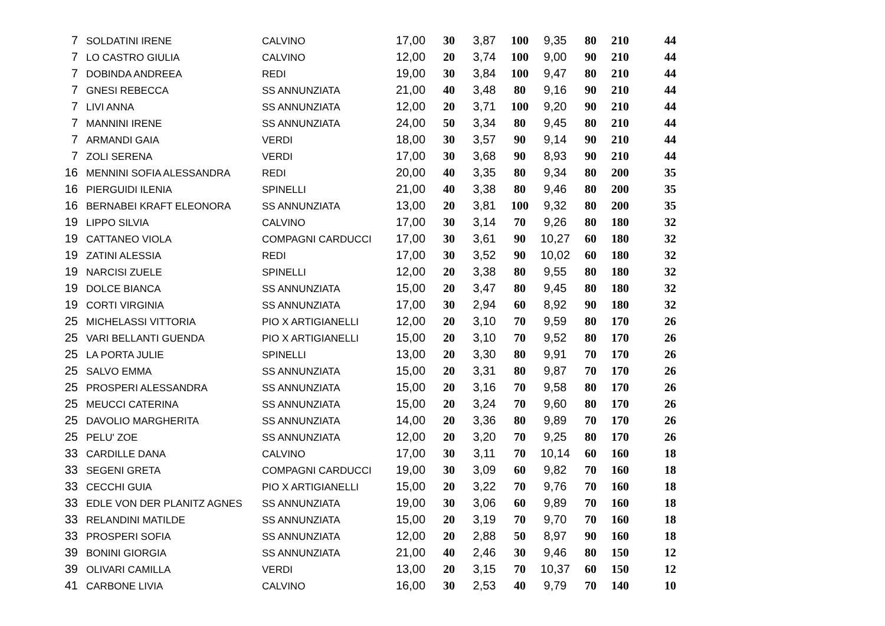| 7 | SOLDATINI IRENE | CALVINO | 17,00 | 30 | 3,87 | 100 | 9,35 | 80 | 210 | 44 |
| 7 | LO CASTRO GIULIA | CALVINO | 12,00 | 20 | 3,74 | 100 | 9,00 | 90 | 210 | 44 |
| 7 | DOBINDA ANDREEA | REDI | 19,00 | 30 | 3,84 | 100 | 9,47 | 80 | 210 | 44 |
| 7 | GNESI REBECCA | SS ANNUNZIATA | 21,00 | 40 | 3,48 | 80 | 9,16 | 90 | 210 | 44 |
| 7 | LIVI ANNA | SS ANNUNZIATA | 12,00 | 20 | 3,71 | 100 | 9,20 | 90 | 210 | 44 |
| 7 | MANNINI IRENE | SS ANNUNZIATA | 24,00 | 50 | 3,34 | 80 | 9,45 | 80 | 210 | 44 |
| 7 | ARMANDI GAIA | VERDI | 18,00 | 30 | 3,57 | 90 | 9,14 | 90 | 210 | 44 |
| 7 | ZOLI SERENA | VERDI | 17,00 | 30 | 3,68 | 90 | 8,93 | 90 | 210 | 44 |
| 16 | MENNINI SOFIA ALESSANDRA | REDI | 20,00 | 40 | 3,35 | 80 | 9,34 | 80 | 200 | 35 |
| 16 | PIERGUIDI ILENIA | SPINELLI | 21,00 | 40 | 3,38 | 80 | 9,46 | 80 | 200 | 35 |
| 16 | BERNABEI KRAFT ELEONORA | SS ANNUNZIATA | 13,00 | 20 | 3,81 | 100 | 9,32 | 80 | 200 | 35 |
| 19 | LIPPO SILVIA | CALVINO | 17,00 | 30 | 3,14 | 70 | 9,26 | 80 | 180 | 32 |
| 19 | CATTANEO VIOLA | COMPAGNI CARDUCCI | 17,00 | 30 | 3,61 | 90 | 10,27 | 60 | 180 | 32 |
| 19 | ZATINI ALESSIA | REDI | 17,00 | 30 | 3,52 | 90 | 10,02 | 60 | 180 | 32 |
| 19 | NARCISI ZUELE | SPINELLI | 12,00 | 20 | 3,38 | 80 | 9,55 | 80 | 180 | 32 |
| 19 | DOLCE BIANCA | SS ANNUNZIATA | 15,00 | 20 | 3,47 | 80 | 9,45 | 80 | 180 | 32 |
| 19 | CORTI VIRGINIA | SS ANNUNZIATA | 17,00 | 30 | 2,94 | 60 | 8,92 | 90 | 180 | 32 |
| 25 | MICHELASSI VITTORIA | PIO X ARTIGIANELLI | 12,00 | 20 | 3,10 | 70 | 9,59 | 80 | 170 | 26 |
| 25 | VARI BELLANTI GUENDA | PIO X ARTIGIANELLI | 15,00 | 20 | 3,10 | 70 | 9,52 | 80 | 170 | 26 |
| 25 | LA PORTA JULIE | SPINELLI | 13,00 | 20 | 3,30 | 80 | 9,91 | 70 | 170 | 26 |
| 25 | SALVO EMMA | SS ANNUNZIATA | 15,00 | 20 | 3,31 | 80 | 9,87 | 70 | 170 | 26 |
| 25 | PROSPERI ALESSANDRA | SS ANNUNZIATA | 15,00 | 20 | 3,16 | 70 | 9,58 | 80 | 170 | 26 |
| 25 | MEUCCI CATERINA | SS ANNUNZIATA | 15,00 | 20 | 3,24 | 70 | 9,60 | 80 | 170 | 26 |
| 25 | DAVOLIO MARGHERITA | SS ANNUNZIATA | 14,00 | 20 | 3,36 | 80 | 9,89 | 70 | 170 | 26 |
| 25 | PELU' ZOE | SS ANNUNZIATA | 12,00 | 20 | 3,20 | 70 | 9,25 | 80 | 170 | 26 |
| 33 | CARDILLE DANA | CALVINO | 17,00 | 30 | 3,11 | 70 | 10,14 | 60 | 160 | 18 |
| 33 | SEGENI GRETA | COMPAGNI CARDUCCI | 19,00 | 30 | 3,09 | 60 | 9,82 | 70 | 160 | 18 |
| 33 | CECCHI GUIA | PIO X ARTIGIANELLI | 15,00 | 20 | 3,22 | 70 | 9,76 | 70 | 160 | 18 |
| 33 | EDLE VON DER PLANITZ AGNES | SS ANNUNZIATA | 19,00 | 30 | 3,06 | 60 | 9,89 | 70 | 160 | 18 |
| 33 | RELANDINI MATILDE | SS ANNUNZIATA | 15,00 | 20 | 3,19 | 70 | 9,70 | 70 | 160 | 18 |
| 33 | PROSPERI SOFIA | SS ANNUNZIATA | 12,00 | 20 | 2,88 | 50 | 8,97 | 90 | 160 | 18 |
| 39 | BONINI GIORGIA | SS ANNUNZIATA | 21,00 | 40 | 2,46 | 30 | 9,46 | 80 | 150 | 12 |
| 39 | OLIVARI CAMILLA | VERDI | 13,00 | 20 | 3,15 | 70 | 10,37 | 60 | 150 | 12 |
| 41 | CARBONE LIVIA | CALVINO | 16,00 | 30 | 2,53 | 40 | 9,79 | 70 | 140 | 10 |